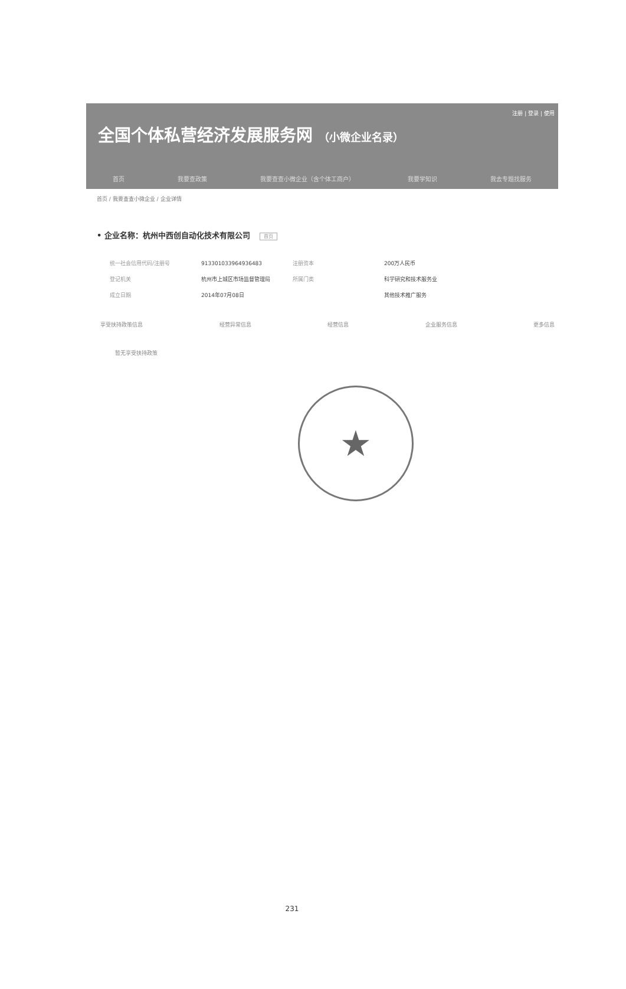注册 | 登录 | 使用
全国个体私营经济发展服务网 （小微企业名录）
首页 我要查政策 我要查查小微企业（含个体工商户） 我要学知识 我去专题找服务
首页 / 我要查查小微企业 / 企业详情
• 企业名称：杭州中西创自动化技术有限公司 首页
| 统一社会信用代码/注册号 | 913301033964936483 | 注册资本 | 200万人民币 |
| 登记机关 | 杭州市上城区市场监督管理局 | 所属门类 | 科学研究和技术服务业 |
| 成立日期 | 2014年07月08日 | | 其他技术推广服务 |
享受扶持政策信息 经营异常信息 经营信息 企业服务信息 更多信息
暂无享受扶持政策
★
231